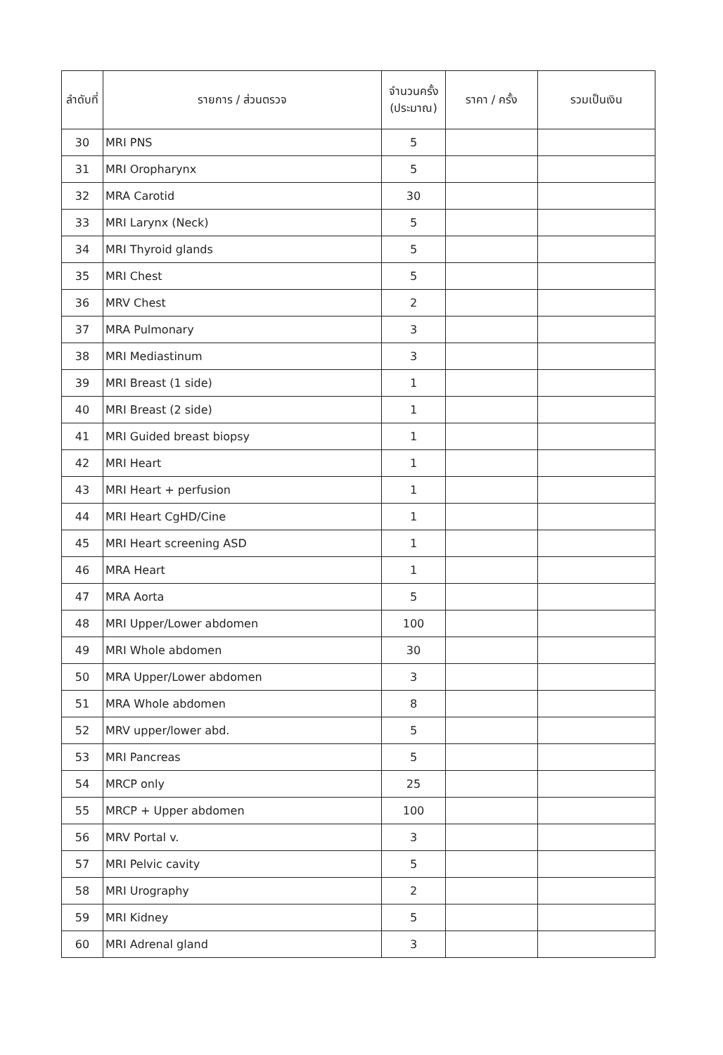| ลำดับที่ | รายการ / ส่วนตรวจ | จำนวนครั้ง (ประมาณ) | ราคา / ครั้ง | รวมเป็นเงิน |
| --- | --- | --- | --- | --- |
| 30 | MRI PNS | 5 | | |
| 31 | MRI Oropharynx | 5 | | |
| 32 | MRA Carotid | 30 | | |
| 33 | MRI Larynx (Neck) | 5 | | |
| 34 | MRI Thyroid glands | 5 | | |
| 35 | MRI Chest | 5 | | |
| 36 | MRV Chest | 2 | | |
| 37 | MRA Pulmonary | 3 | | |
| 38 | MRI Mediastinum | 3 | | |
| 39 | MRI Breast (1 side) | 1 | | |
| 40 | MRI Breast (2 side) | 1 | | |
| 41 | MRI Guided breast biopsy | 1 | | |
| 42 | MRI Heart | 1 | | |
| 43 | MRI Heart + perfusion | 1 | | |
| 44 | MRI Heart CgHD/Cine | 1 | | |
| 45 | MRI Heart screening ASD | 1 | | |
| 46 | MRA Heart | 1 | | |
| 47 | MRA Aorta | 5 | | |
| 48 | MRI Upper/Lower abdomen | 100 | | |
| 49 | MRI Whole abdomen | 30 | | |
| 50 | MRA Upper/Lower abdomen | 3 | | |
| 51 | MRA Whole abdomen | 8 | | |
| 52 | MRV upper/lower abd. | 5 | | |
| 53 | MRI Pancreas | 5 | | |
| 54 | MRCP only | 25 | | |
| 55 | MRCP + Upper abdomen | 100 | | |
| 56 | MRV Portal v. | 3 | | |
| 57 | MRI Pelvic cavity | 5 | | |
| 58 | MRI Urography | 2 | | |
| 59 | MRI Kidney | 5 | | |
| 60 | MRI Adrenal gland | 3 | | |